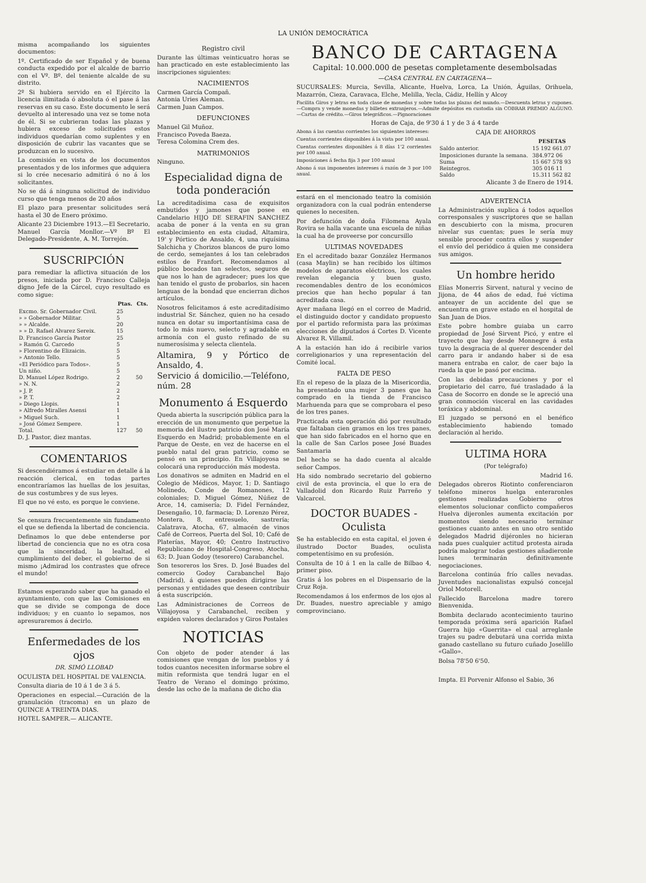LA UNIÓN DEMOCRÁTICA
misma acompañando los siguientes documentos:
1º. Certificado de ser Español y de buena conducta expedido por el alcalde de barrio con el Vº. Bº. del teniente alcalde de su distrito.
2º Si hubiera servido en el Ejército la licencia ilimitada ó absoluta ó el pase á las reservas en su caso. Este documento le será devuelto al interesado una vez se tome nota de él. Si se cubrieran todas las plazas y hubiera exceso de solicitudes estos individuos quedarían como suplentes y en disposición de cubrir las vacantes que se produzcan en lo sucesivo.
La comisión en vista de los documentos presentados y de los informes que adquiera si lo crée necesario admitirá ó no á los solicitantes.
No se dá á ninguna solicitud de individuo curso que tenga menos de 20 años
El plazo para presentar solicitudes será hasta el 30 de Enero próximo.
Alicante 23 Diciembre 1913.—El Secretario, Manuel García Monllor.—Vº Bº El Delegado-Presidente, A. M. Torrejón.
SUSCRIPCIÓN
para remediar la aflictiva situación de los presos, iniciada por D. Francisco Calleja digno Jefe de la Cárcel, cuyo resultado es como sigue:
| | Ptas. | Cts. |
| --- | --- | --- |
| Excmo. Sr. Gobernador Civil. | 25 | |
| » » Gobernador Militar. | 5 | |
| » » Alcalde. | 20 | |
| » » D. Rafael Alvarez Sereix. | 15 | |
| D. Francisco García Pastor | 25 | |
| » Ramón G. Carcedo | 5 | |
| » Florentino de Elizaicin. | 5 | |
| » Antonio Tello. | 5 | |
| «El Periódico para Todos». | 5 | |
| Un niño. | 5 | |
| D. Manuel López Rodrigo. | 2 | 50 |
| » N. N. | 2 | |
| » J. P. | 2 | |
| » P. T. | 2 | |
| » Diego Llopis. | 1 | |
| » Alfredo Miralles Asensi | 1 | |
| » Miguel Such. | 1 | |
| » José Gómez Sempere. | 1 | |
| Total. | 127 | 50 |
D. J. Pastor, diez mantas.
COMENTARIOS
Si descendiéramos á estudiar en detalle á la reacción clerical, en todas partes encontraríamos las huellas de los jesuitas, de sus costumbres y de sus leyes.
El que no vé esto, es porque le conviene.
Se censura frecuentemente sin fundamento el que se defienda la libertad de conciencia.
Definamos lo que debe entenderse por libertad de conciencia que no es otra cosa que la sinceridad, la lealtad, el cumplimiento del deber, el gobierno de si mismo ¡Admirad los contrastes que ofrece el mundo!
Estamos esperando saber que ha ganado el ayuntamiento, con que las Comisiones en que se divide se componga de doce individuos; y en cuanto lo sepamos, nos apresuraremos á decirlo.
Enfermedades de los ojos
DR. SIMÓ LLOBAD
OCULISTA DEL HOSPITAL DE VALENCIA.
Consulta diaria de 10 á 1 de 3 á 5.
Operaciones en especial.—Curación de la granulación (tracoma) en un plazo de QUINCE A TREINTA DIAS.
HOTEL SAMPER.— ALICANTE.
Registro civil
Durante las últimas veinticuatro horas se han practicado en este establecimiento las inscripciones siguientes:
NACIMIENTOS
Carmen García Compañ.
Antonia Uries Aleman.
Carmen Juan Campos.
DEFUNCIONES
Manuel Gil Muñoz.
Francisco Poveda Baeza.
Teresa Colomina Crem des.
MATRIMONIOS
Ninguno.
Especialidad digna de toda ponderación
La acreditadísima casa de exquisitos embutidos y jamones que posee en Candelario HIJO DE SERAFIN SANCHEZ acaba de poner á la venta en su gran establecimiento en esta ciudad, Altamira, 19' y Pórtico de Ansaldo, 4, una riquísima Salchicha y Chorizos blancos de puro lomo de cerdo, semejantes á los tan celebrados estilos de Franfort. Recomendamos al público bocados tan selectos, seguros de que nos lo han de agradecer; pues los que han tenido el gusto de probarlos, sin hacen lenguas de la bondad que encierran dichos artículos.
Nosotros felicitamos á este acreditadísimo industrial Sr. Sánchez, quien no ha cesado nunca en dotar su importantísima casa de todo lo más nuevo, selecto y agradable en armonía con el gusto refinado de su numerosísima y selecta clientela.
Altamira, 9 y Pórtico de Ansaldo, 4.
Servicio á domicilio.—Teléfono, núm. 28
Monumento á Esquerdo
Queda abierta la suscripción pública para la erección de un monumento que perpetue la memoria del ilustre patricio don José María Esquerdo en Madrid; probablemente en el Parque de Oeste, en vez de hacerse en el pueblo natal del gran patricio, como se pensó en un principio. En Villajoyosa se colocará una reproducción más modesta.
Los donativos se admiten en Madrid en el Colegio de Médicos, Mayor, 1; D. Santiago Molinedo, Conde de Romanones, 12 coloniales; D. Miguel Gómez, Núñez de Arce, 14, camisería; D. Fidel Fernández, Desengaño, 10, farmacia; D. Lorenzo Pérez, Montera, 8, entresuelo, sastrería; Calatrava, Atocha, 67, almacén de vinos Café de Correos, Puerta del Sol, 10; Café de Platerías, Mayor, 40; Centro Instructivo Republicano de Hospital-Congreso, Atocha, 63; D. Juan Godoy (tesorero) Carabanchel.
Son tesoreros los Sres. D. José Buades del comercio Godoy Carabanchel Bajo (Madrid), á quienes pueden dirigirse las personas y entidades que deseen contribuir á esta suscripción.
Las Administraciones de Correos de Villajoyosa y Carabanchel, reciben y expiden valores declarados y Giros Postales
NOTICIAS
Con objeto de poder atender á las comisiones que vengan de los pueblos y á todos cuantos necesiten informarse sobre el mitin reformista que tendrá lugar en el Teatro de Verano el domingo próximo, desde las ocho de la mañana de dicho dia
BANCO DE CARTAGENA
Capital: 10.000.000 de pesetas completamente desembolsadas
—CASA CENTRAL EN CARTAGENA—
SUCURSALES: Murcia, Sevilla, Alicante, Huelva, Lorca, La Unión, Águilas, Orihuela, Mazarrón, Cieza, Caravaca, Elche, Melilla, Yecla, Cádiz, Hellín y Alcoy
Facilita Giros y letras en toda clase de monedas y sobre todas las plazas del mundo.—Descuenta letras y cupones.—Compra y vende monedas y billetes extranjeros.—Admite depósitos en custodia sin COBRAR PREMIO ALGUNO.—Cartas de crédito.—Giros telegráficos.—Pignoraciones
Horas de Caja, de 9'30 á 1 y de 3 á 4 tarde
Abona á las cuentas corrientes los siguientes intereses:
Cuentas corrientes disponibles á la vista por 100 anual.
Cuentas corrientes disponibles á 8 días 1'2 corrientes por 100 anual.
Imposiciones á fecha fija 3 por 100 anual
Abono á sus imponentes intereses á razón de 3 por 100 anual.
CAJA DE AHORROS
| | PESETAS |
| --- | --- |
| Saldo anterior. | 15 192 661.07 |
| Imposiciones durante la semana. | 384.972 06 |
| Suma | 15 667 578 93 |
| Reintegros. | 305 016 11 |
| Saldo | 15.311 562 82 |
Alicante 3 de Enero de 1914.
estará en el mencionado teatro la comisión organizadora con la cual podrán entenderse quienes lo necesiten.
Por defunción de doña Filomena Ayala Rovira se halla vacante una escuela de niñas la cual ha de proveerse por concursillo
ULTIMAS NOVEDADES
En el acreditado bazar González Hermanos (casa Maylin) se han recibido los últimos modelos de aparatos eléctricos, los cuales revelan elegancia y buen gusto, recomendables dentro de los económicos precios que han hecho popular á tan acreditada casa.
Ayer mañana llegó en el correo de Madrid, el distinguido doctor y candidato propuesto por el partido reformista para las próximas elecciones de diputados á Cortes D. Vicente Alvarez R. Villamil.
A la estación han ido á recibirle varios correligionarios y una representación del Comité local.
FALTA DE PESO
En el repeso de la plaza de la Misericordia, ha presentado una mujer 3 panes que ha comprado en la tienda de Francisco Marhuenda para que se comprobara el peso de los tres panes.
Practicada esta operación dió por resultado que faltaban cien gramos en los tres panes, que han sido fabricados en el horno que en la calle de San Carlos posee José Buades Santamaria
Del hecho se ha dado cuenta al alcalde señor Campos.
Ha sido nombrado secretario del gobierno civil de esta provincia, el que lo era de Valladolid don Ricardo Ruiz Parreño y Valcarcel.
DOCTOR BUADES - Oculista
Se ha establecido en esta capital, el joven é ilustrado Doctor Buades, oculista competentísimo en su profesión.
Consulta de 10 á 1 en la calle de Bilbao 4, primer piso.
Gratis á los pobres en el Dispensario de la Cruz Roja.
Recomendamos á los enfermos de los ojos al Dr. Buades, nuestro apreciable y amigo comprovinciano.
ADVERTENCIA
La Administración suplica á todos aquellos corresponsales y suscriptores que se hallan en descubierto con la misma, procuren nivelar sus cuentas; pues le sería muy sensible proceder contra ellos y suspender el envío del periódico á quien me considera sus amigos.
Un hombre herido
Elías Monerris Sirvent, natural y vecino de Jijona, de 44 años de edad, fué víctima anteayer de un accidente del que se encuentra en grave estado en el hospital de San Juan de Dios.
Este pobre hombre guiaba un carro propiedad de José Sirvent Picó, y entre el trayecto que hay desde Monnegre á esta tuvo la desgracia de al querer descender del carro para ir andando haber si de esa manera entraba en calor, de caer bajo la rueda la que le pasó por encima.
Con las debidas precauciones y por el propietario del carro, fué trasladado á la Casa de Socorro en donde se le apreció una gran conmoción visceral en las cavidades toráxica y abdominal.
El juzgado se personó en el benéfico establecimiento habiendo tomado declaración al herido.
ULTIMA HORA
(Por telégrafo)
Madrid 16.
Delegados obreros Riotinto conferenciaron teléfono mineros huelga enteraronles gestiones realizadas Gobierno otros elementos solucionar conflicto compañeros Huelva dijeronles aumenta excitación por momentos siendo necesario terminar gestiones cuanto antes en uno otro sentido delegados Madrid dijéronles no hicieran nada pues cualquier actitud protesta airada podría malograr todas gestiones añadieronle lunes terminarán definitivamente negociaciones.
Barcelona continúa frío calles nevadas. Juventudes nacionalistas expulsó concejal Oriol Motorell.
Fallecido Barcelona madre torero Bienvenida.
Bombita declarado acontecimiento taurino temporada próxima será aparición Rafael Guerra hijo «Guerrita» el cual arreglanle trajes su padre debutará una corrida mixta ganado castellano su futuro cuñado Joselillo «Gallo».
Bolsa 78'50 6'50.
Impta. El Porvenir Alfonso el Sabio, 36